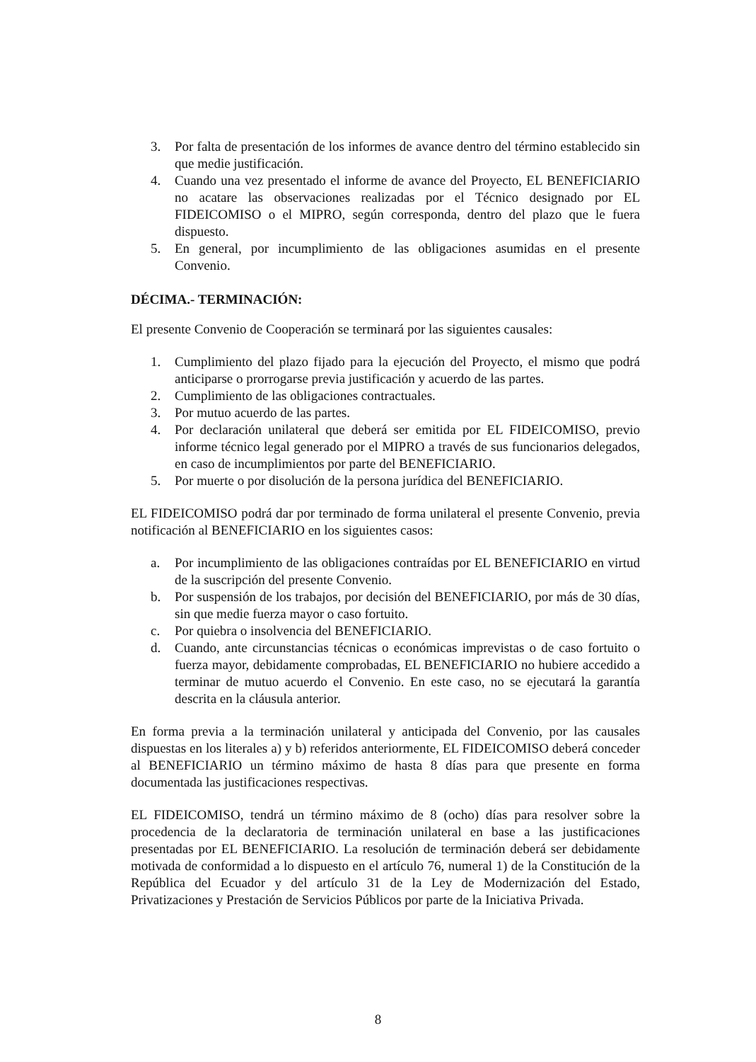3. Por falta de presentación de los informes de avance dentro del término establecido sin que medie justificación.
4. Cuando una vez presentado el informe de avance del Proyecto, EL BENEFICIARIO no acatare las observaciones realizadas por el Técnico designado por EL FIDEICOMISO o el MIPRO, según corresponda, dentro del plazo que le fuera dispuesto.
5. En general, por incumplimiento de las obligaciones asumidas en el presente Convenio.
DÉCIMA.- TERMINACIÓN:
El presente Convenio de Cooperación se terminará por las siguientes causales:
1. Cumplimiento del plazo fijado para la ejecución del Proyecto, el mismo que podrá anticiparse o prorrogarse previa justificación y acuerdo de las partes.
2. Cumplimiento de las obligaciones contractuales.
3. Por mutuo acuerdo de las partes.
4. Por declaración unilateral que deberá ser emitida por EL FIDEICOMISO, previo informe técnico legal generado por el MIPRO a través de sus funcionarios delegados, en caso de incumplimientos por parte del BENEFICIARIO.
5. Por muerte o por disolución de la persona jurídica del BENEFICIARIO.
EL FIDEICOMISO podrá dar por terminado de forma unilateral el presente Convenio, previa notificación al BENEFICIARIO en los siguientes casos:
a. Por incumplimiento de las obligaciones contraídas por EL BENEFICIARIO en virtud de la suscripción del presente Convenio.
b. Por suspensión de los trabajos, por decisión del BENEFICIARIO, por más de 30 días, sin que medie fuerza mayor o caso fortuito.
c. Por quiebra o insolvencia del BENEFICIARIO.
d. Cuando, ante circunstancias técnicas o económicas imprevistas o de caso fortuito o fuerza mayor, debidamente comprobadas, EL BENEFICIARIO no hubiere accedido a terminar de mutuo acuerdo el Convenio. En este caso, no se ejecutará la garantía descrita en la cláusula anterior.
En forma previa a la terminación unilateral y anticipada del Convenio, por las causales dispuestas en los literales a) y b) referidos anteriormente, EL FIDEICOMISO deberá conceder al BENEFICIARIO un término máximo de hasta 8 días para que presente en forma documentada las justificaciones respectivas.
EL FIDEICOMISO, tendrá un término máximo de 8 (ocho) días para resolver sobre la procedencia de la declaratoria de terminación unilateral en base a las justificaciones presentadas por EL BENEFICIARIO. La resolución de terminación deberá ser debidamente motivada de conformidad a lo dispuesto en el artículo 76, numeral 1) de la Constitución de la República del Ecuador y del artículo 31 de la Ley de Modernización del Estado, Privatizaciones y Prestación de Servicios Públicos por parte de la Iniciativa Privada.
8